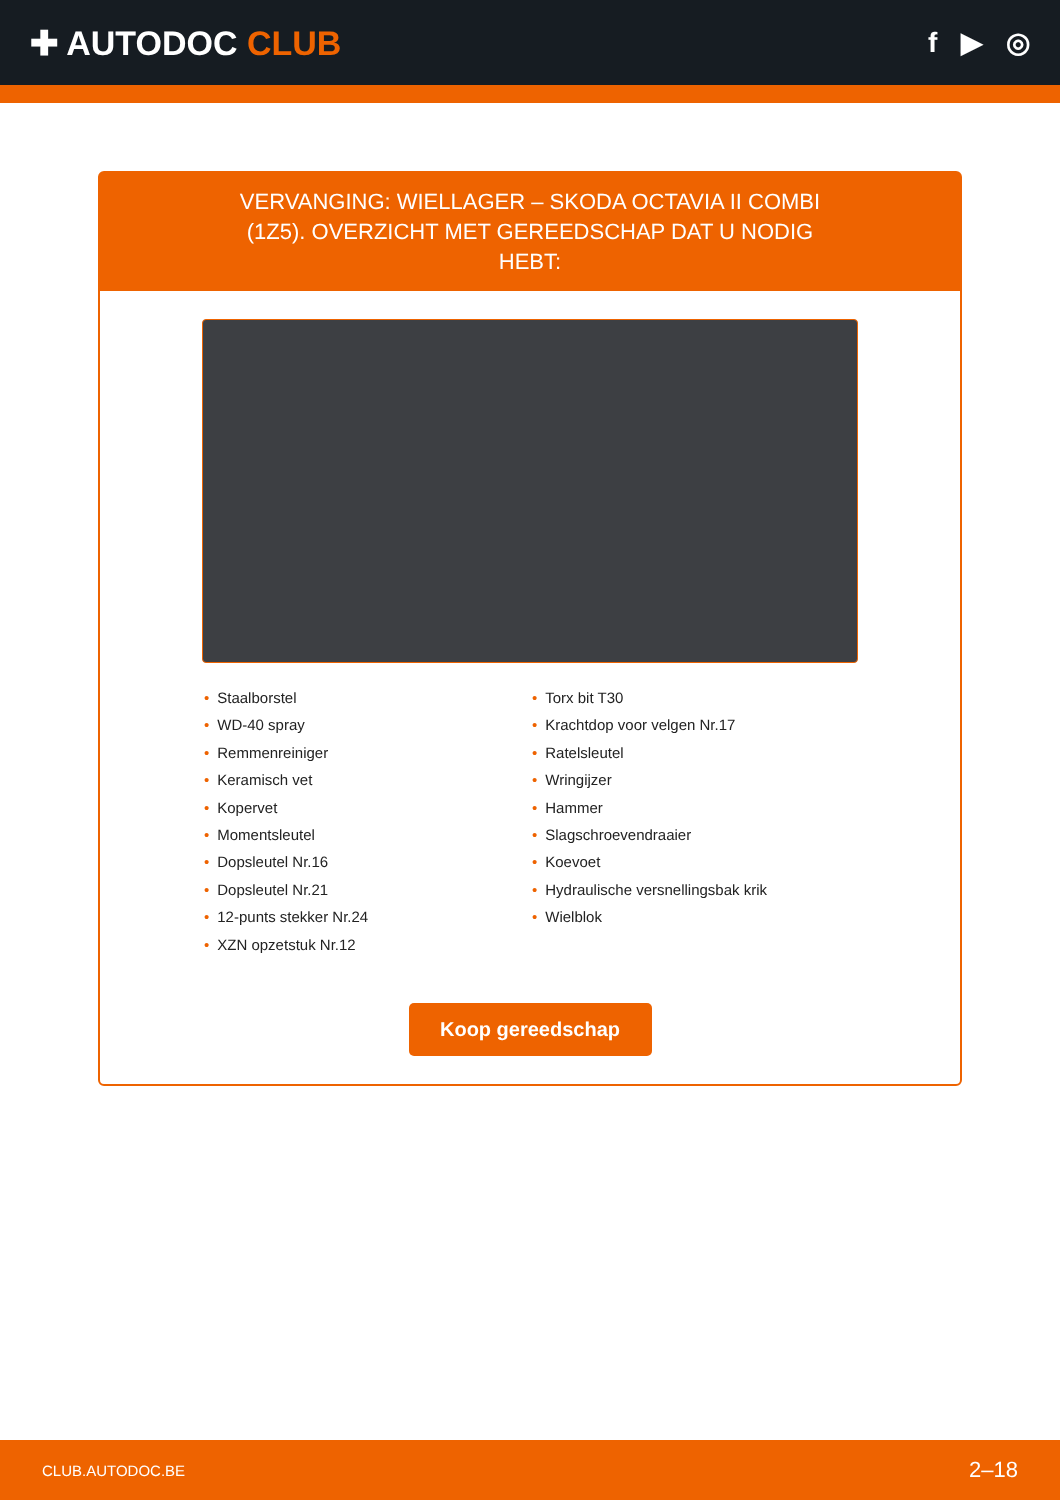✚ AUTODOC CLUB
f ▶ ◎
VERVANGING: WIELLAGER – SKODA OCTAVIA II COMBI (1Z5). OVERZICHT MET GEREEDSCHAP DAT U NODIG HEBT:
• Staalborstel
• WD-40 spray
• Remmenreiniger
• Keramisch vet
• Kopervet
• Momentsleutel
• Dopsleutel Nr.16
• Dopsleutel Nr.21
• 12-punts stekker Nr.24
• XZN opzetstuk Nr.12
• Torx bit T30
• Krachtdop voor velgen Nr.17
• Ratelsleutel
• Wringijzer
• Hammer
• Slagschroevendraaier
• Koevoet
• Hydraulische versnellingsbak krik
• Wielblok
Koop gereedschap
CLUB.AUTODOC.BE 2–18